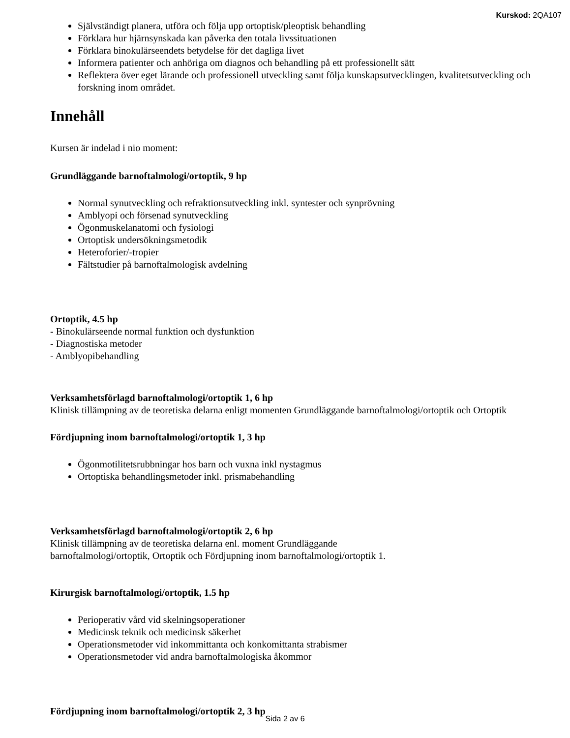Kurskod: 2QA107
Självständigt planera, utföra och följa upp ortoptisk/pleoptisk behandling
Förklara hur hjärnsynskada kan påverka den totala livssituationen
Förklara binokulärseendets betydelse för det dagliga livet
Informera patienter och anhöriga om diagnos och behandling på ett professionellt sätt
Reflektera över eget lärande och professionell utveckling samt följa kunskapsutvecklingen, kvalitetsutveckling och forskning inom området.
Innehåll
Kursen är indelad i nio moment:
Grundläggande barnoftalmologi/ortoptik, 9 hp
Normal synutveckling och refraktionsutveckling inkl. syntester och synprövning
Amblyopi och försenad synutveckling
Ögonmuskelanatomi och fysiologi
Ortoptisk undersökningsmetodik
Heteroforier/-tropier
Fältstudier på barnoftalmologisk avdelning
Ortoptik, 4.5 hp
- Binokulärseende normal funktion och dysfunktion
- Diagnostiska metoder
- Amblyopibehandling
Verksamhetsförlagd barnoftalmologi/ortoptik 1, 6 hp
Klinisk tillämpning av de teoretiska delarna enligt momenten Grundläggande barnoftalmologi/ortoptik och Ortoptik
Fördjupning inom barnoftalmologi/ortoptik 1, 3 hp
Ögonmotilitetsrubbningar hos barn och vuxna inkl nystagmus
Ortoptiska behandlingsmetoder inkl. prismabehandling
Verksamhetsförlagd barnoftalmologi/ortoptik 2, 6 hp
Klinisk tillämpning av de teoretiska delarna enl. moment Grundläggande
barnoftalmologi/ortoptik, Ortoptik och Fördjupning inom barnoftalmologi/ortoptik 1.
Kirurgisk barnoftalmologi/ortoptik, 1.5 hp
Perioperativ vård vid skelningsoperationer
Medicinsk teknik och medicinsk säkerhet
Operationsmetoder vid inkommittanta och konkomittanta strabismer
Operationsmetoder vid andra barnoftalmologiska åkommor
Fördjupning inom barnoftalmologi/ortoptik 2, 3 hp
Sida 2 av 6